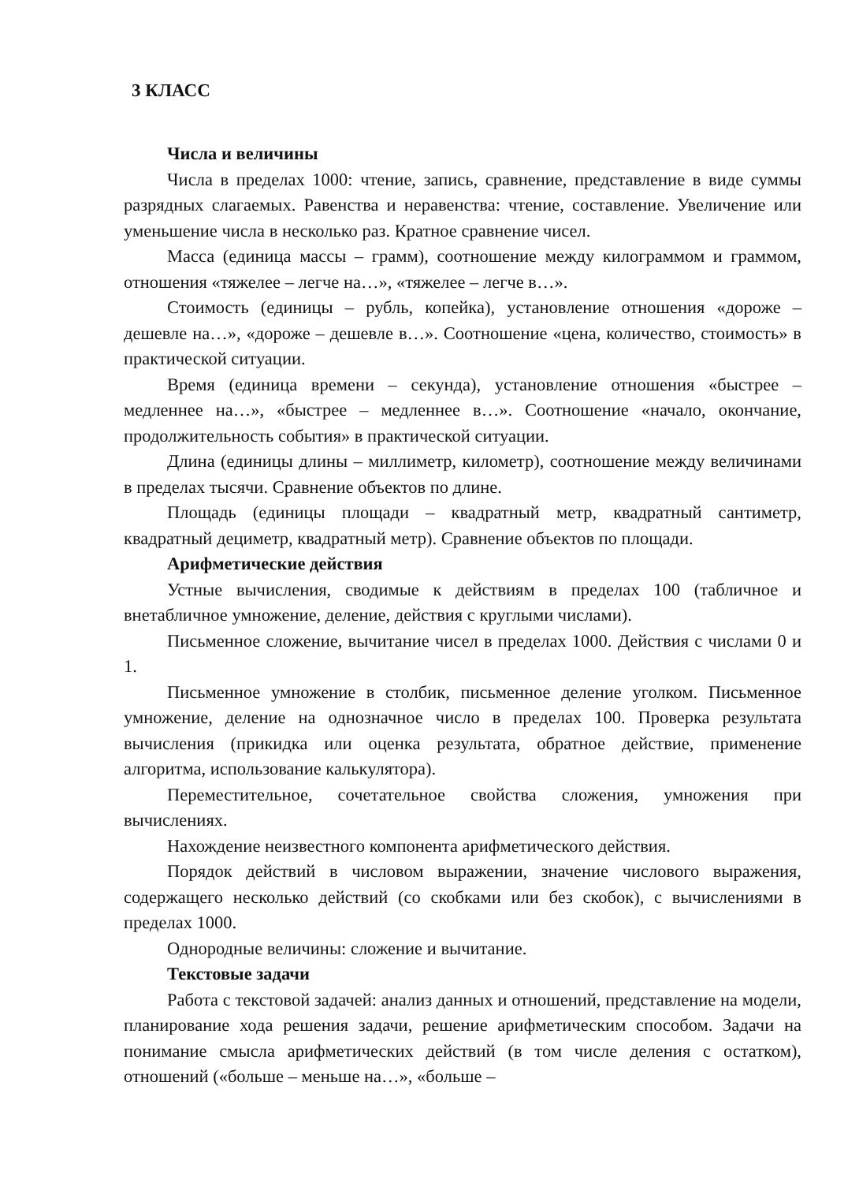3 КЛАСС
Числа и величины
Числа в пределах 1000: чтение, запись, сравнение, представление в виде суммы разрядных слагаемых. Равенства и неравенства: чтение, составление. Увеличение или уменьшение числа в несколько раз. Кратное сравнение чисел.
Масса (единица массы – грамм), соотношение между килограммом и граммом, отношения «тяжелее – легче на…», «тяжелее – легче в…».
Стоимость (единицы – рубль, копейка), установление отношения «дороже – дешевле на…», «дороже – дешевле в…». Соотношение «цена, количество, стоимость» в практической ситуации.
Время (единица времени – секунда), установление отношения «быстрее – медленнее на…», «быстрее – медленнее в…». Соотношение «начало, окончание, продолжительность события» в практической ситуации.
Длина (единицы длины – миллиметр, километр), соотношение между величинами в пределах тысячи. Сравнение объектов по длине.
Площадь (единицы площади – квадратный метр, квадратный сантиметр, квадратный дециметр, квадратный метр). Сравнение объектов по площади.
Арифметические действия
Устные вычисления, сводимые к действиям в пределах 100 (табличное и внетабличное умножение, деление, действия с круглыми числами).
Письменное сложение, вычитание чисел в пределах 1000. Действия с числами 0 и 1.
Письменное умножение в столбик, письменное деление уголком. Письменное умножение, деление на однозначное число в пределах 100. Проверка результата вычисления (прикидка или оценка результата, обратное действие, применение алгоритма, использование калькулятора).
Переместительное, сочетательное свойства сложения, умножения при вычислениях.
Нахождение неизвестного компонента арифметического действия.
Порядок действий в числовом выражении, значение числового выражения, содержащего несколько действий (со скобками или без скобок), с вычислениями в пределах 1000.
Однородные величины: сложение и вычитание.
Текстовые задачи
Работа с текстовой задачей: анализ данных и отношений, представление на модели, планирование хода решения задачи, решение арифметическим способом. Задачи на понимание смысла арифметических действий (в том числе деления с остатком), отношений («больше – меньше на…», «больше –